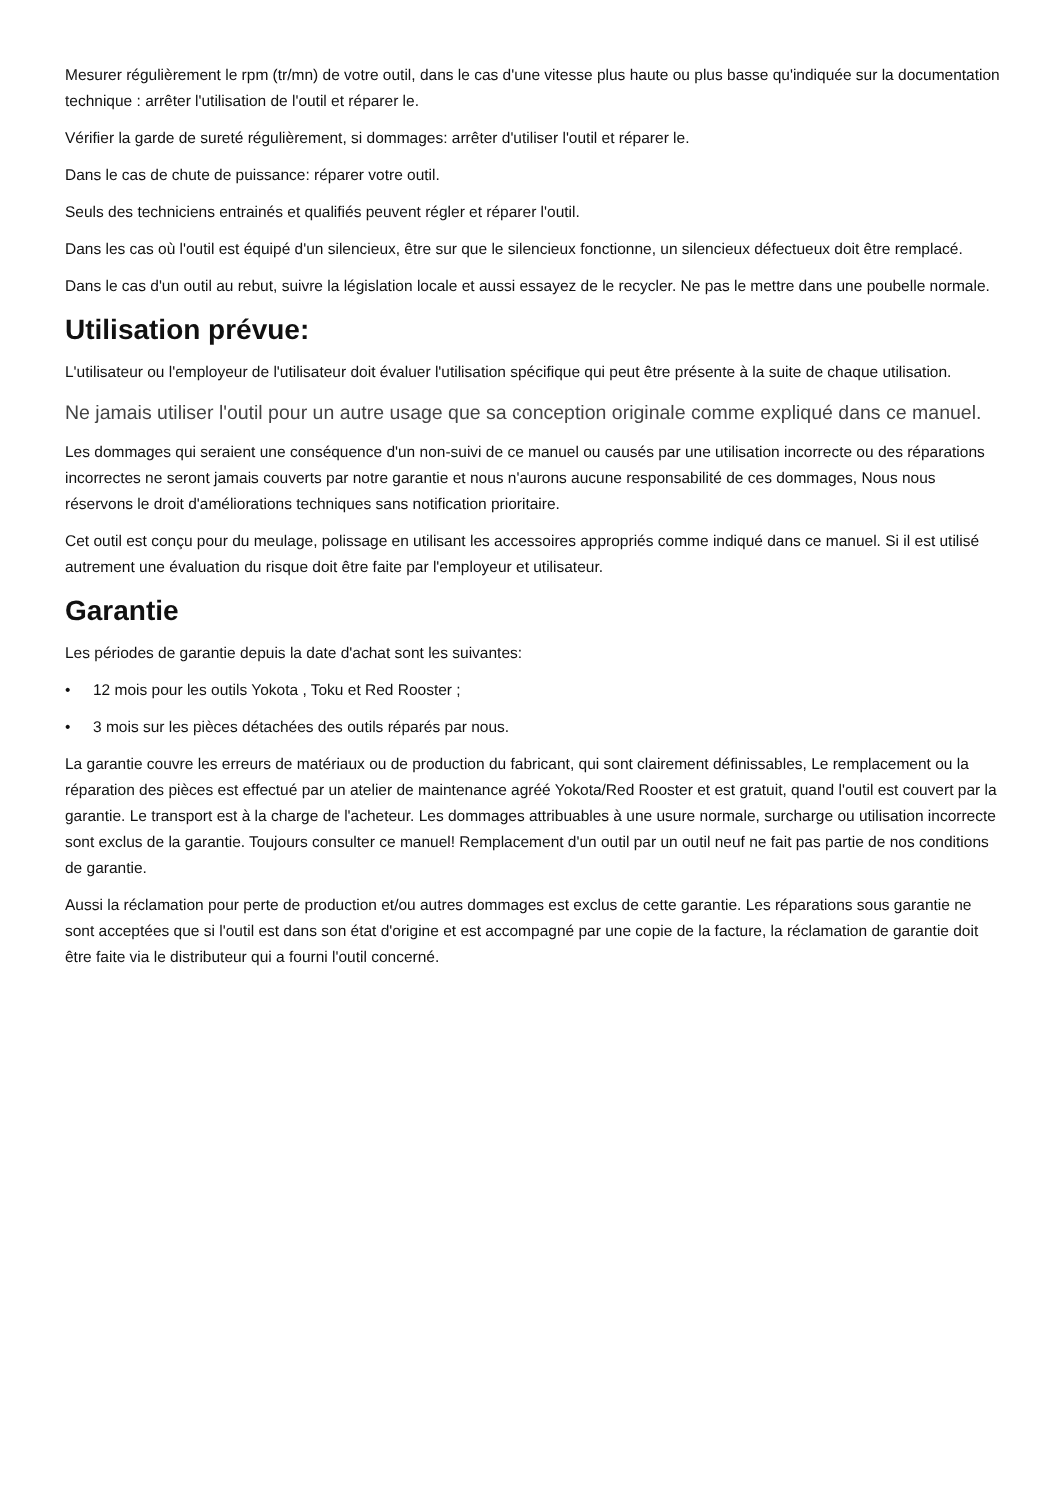Mesurer régulièrement le rpm (tr/mn) de votre outil, dans le cas d'une vitesse plus haute ou plus basse qu'indiquée sur la documentation technique : arrêter l'utilisation de l'outil et réparer le.
Vérifier la garde de sureté régulièrement, si dommages: arrêter d'utiliser l'outil et réparer le.
Dans le cas de chute de puissance: réparer votre outil.
Seuls des techniciens entrainés et qualifiés peuvent régler et réparer l'outil.
Dans les cas où l'outil est équipé d'un silencieux, être sur que le silencieux fonctionne, un silencieux défectueux doit être remplacé.
Dans le cas d'un outil au rebut, suivre la législation locale et aussi essayez de le recycler. Ne pas le mettre dans une poubelle normale.
Utilisation prévue:
L'utilisateur ou l'employeur de l'utilisateur doit évaluer l'utilisation spécifique qui peut être présente à la suite de chaque utilisation.
Ne jamais utiliser l'outil pour un autre usage que sa conception originale comme expliqué dans ce manuel.
Les dommages qui seraient une conséquence d'un non-suivi de ce manuel ou causés par une utilisation incorrecte ou des réparations incorrectes ne seront jamais couverts par notre garantie et nous n'aurons aucune responsabilité de ces dommages, Nous nous réservons le droit d'améliorations techniques sans notification prioritaire.
Cet outil est conçu pour du meulage, polissage en utilisant les accessoires appropriés comme indiqué dans ce manuel. Si il est utilisé autrement une évaluation du risque doit être faite par l'employeur et utilisateur.
Garantie
Les périodes de garantie depuis la date d'achat sont les suivantes:
• 12 mois pour les outils Yokota , Toku et Red Rooster ;
• 3 mois sur les pièces détachées des outils réparés par nous.
La garantie couvre les erreurs de matériaux ou de production du fabricant, qui sont clairement définissables, Le remplacement ou la réparation des pièces est effectué par un atelier de maintenance agréé Yokota/Red Rooster et est gratuit, quand l'outil est couvert par la garantie. Le transport est à la charge de l'acheteur. Les dommages attribuables à une usure normale, surcharge ou utilisation incorrecte sont exclus de la garantie. Toujours consulter ce manuel! Remplacement d'un outil par un outil neuf ne fait pas partie de nos conditions de garantie.
Aussi la réclamation pour perte de production et/ou autres dommages est exclus de cette garantie. Les réparations sous garantie ne sont acceptées que si l'outil est dans son état d'origine et est accompagné par une copie de la facture, la réclamation de garantie doit être faite via le distributeur qui a fourni l'outil concerné.